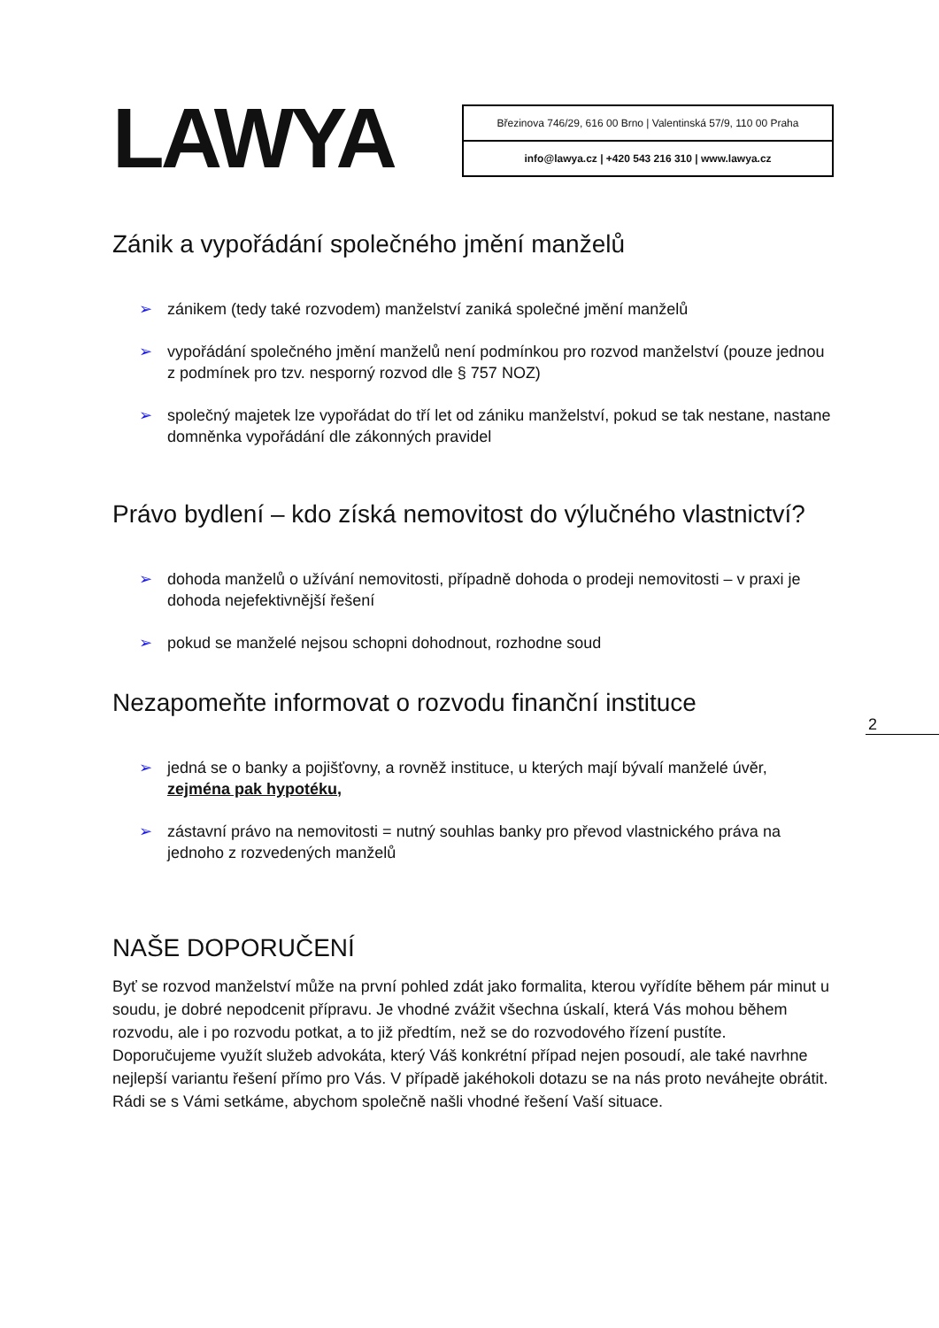LAWYA
Březinova 746/29, 616 00 Brno | Valentinská 57/9, 110 00 Praha
info@lawya.cz | +420 543 216 310 | www.lawya.cz
Zánik a vypořádání společného jmění manželů
➢ zánikem (tedy také rozvodem) manželství zaniká společné jmění manželů
➢ vypořádání společného jmění manželů není podmínkou pro rozvod manželství (pouze jednou z podmínek pro tzv. nesporný rozvod dle § 757 NOZ)
➢ společný majetek lze vypořádat do tří let od zániku manželství, pokud se tak nestane, nastane domněnka vypořádání dle zákonných pravidel
Právo bydlení – kdo získá nemovitost do výlučného vlastnictví?
➢ dohoda manželů o užívání nemovitosti, případně dohoda o prodeji nemovitosti – v praxi je dohoda nejefektivnější řešení
➢ pokud se manželé nejsou schopni dohodnout, rozhodne soud
Nezapomeňte informovat o rozvodu finanční instituce
➢ jedná se o banky a pojišťovny, a rovněž instituce, u kterých mají bývalí manželé úvěr, zejména pak hypotéku,
➢ zástavní právo na nemovitosti = nutný souhlas banky pro převod vlastnického práva na jednoho z rozvedených manželů
NAŠE DOPORUČENÍ
Byť se rozvod manželství může na první pohled zdát jako formalita, kterou vyřídíte během pár minut u soudu, je dobré nepodcenit přípravu. Je vhodné zvážit všechna úskalí, která Vás mohou během rozvodu, ale i po rozvodu potkat, a to již předtím, než se do rozvodového řízení pustíte. Doporučujeme využít služeb advokáta, který Váš konkrétní případ nejen posoudí, ale také navrhne nejlepší variantu řešení přímo pro Vás. V případě jakéhokoli dotazu se na nás proto neváhejte obrátit. Rádi se s Vámi setkáme, abychom společně našli vhodné řešení Vaší situace.
2